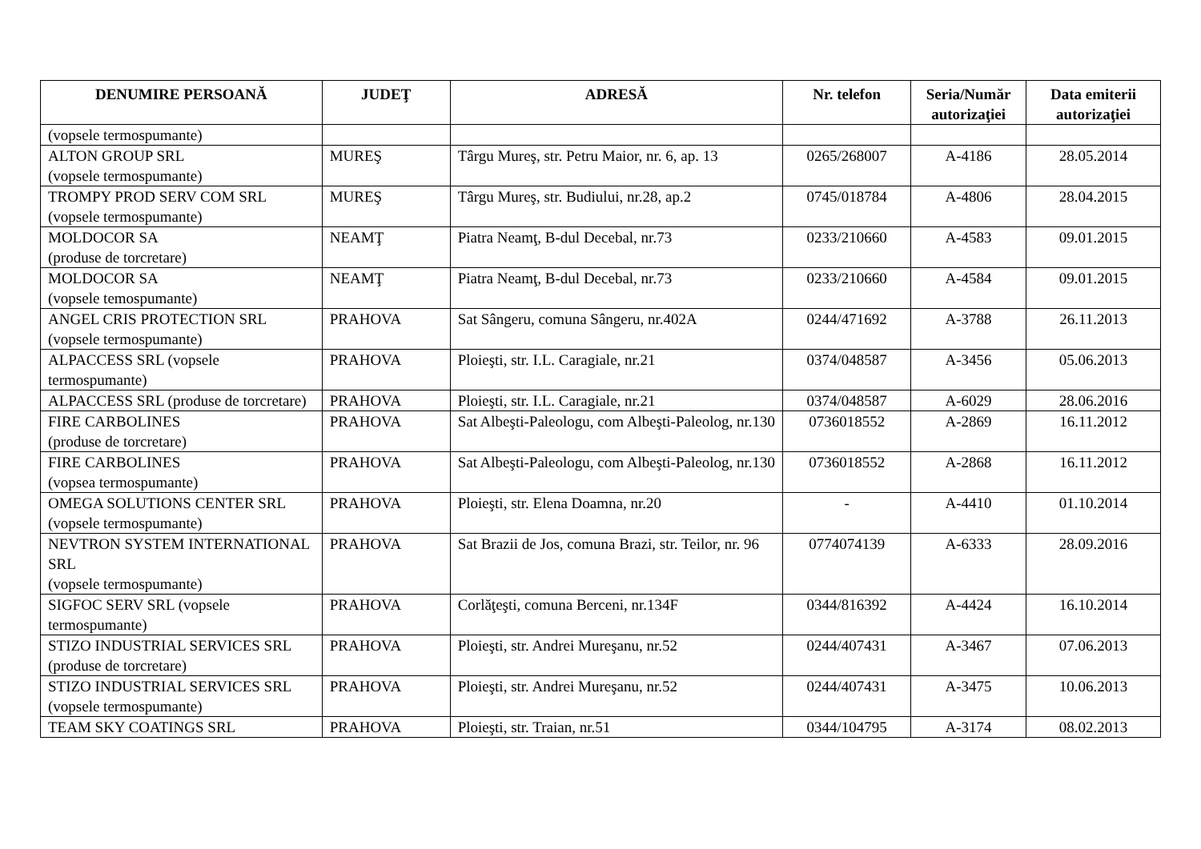| DENUMIRE PERSOANĂ | JUDEŢ | ADRESĂ | Nr. telefon | Seria/Număr autorizaţiei | Data emiterii autorizaţiei |
| --- | --- | --- | --- | --- | --- |
| (vopsele termospumante) | | | | | |
| ALTON GROUP SRL (vopsele termospumante) | MUREŞ | Târgu Mureş, str. Petru Maior, nr. 6, ap. 13 | 0265/268007 | A-4186 | 28.05.2014 |
| TROMPY PROD SERV COM SRL (vopsele termospumante) | MUREŞ | Târgu Mureş, str. Budiului, nr.28, ap.2 | 0745/018784 | A-4806 | 28.04.2015 |
| MOLDOCOR SA (produse de torcretare) | NEAMŢ | Piatra Neamţ, B-dul Decebal, nr.73 | 0233/210660 | A-4583 | 09.01.2015 |
| MOLDOCOR SA (vopsele temospumante) | NEAMŢ | Piatra Neamţ, B-dul Decebal, nr.73 | 0233/210660 | A-4584 | 09.01.2015 |
| ANGEL CRIS PROTECTION SRL (vopsele termospumante) | PRAHOVA | Sat Sângeru, comuna Sângeru, nr.402A | 0244/471692 | A-3788 | 26.11.2013 |
| ALPACCESS SRL (vopsele termospumante) | PRAHOVA | Ploieşti, str. I.L. Caragiale, nr.21 | 0374/048587 | A-3456 | 05.06.2013 |
| ALPACCESS SRL (produse de torcretare) | PRAHOVA | Ploieşti, str. I.L. Caragiale, nr.21 | 0374/048587 | A-6029 | 28.06.2016 |
| FIRE CARBOLINES (produse de torcretare) | PRAHOVA | Sat Albeşti-Paleologu, com Albeşti-Paleolog, nr.130 | 0736018552 | A-2869 | 16.11.2012 |
| FIRE CARBOLINES (vopsea termospumante) | PRAHOVA | Sat Albeşti-Paleologu, com Albeşti-Paleolog, nr.130 | 0736018552 | A-2868 | 16.11.2012 |
| OMEGA SOLUTIONS CENTER SRL (vopsele termospumante) | PRAHOVA | Ploieşti, str. Elena Doamna, nr.20 | - | A-4410 | 01.10.2014 |
| NEVTRON SYSTEM INTERNATIONAL SRL (vopsele termospumante) | PRAHOVA | Sat Brazii de Jos, comuna Brazi, str. Teilor, nr. 96 | 0774074139 | A-6333 | 28.09.2016 |
| SIGFOC SERV SRL (vopsele termospumante) | PRAHOVA | Corlăţeşti, comuna Berceni, nr.134F | 0344/816392 | A-4424 | 16.10.2014 |
| STIZO INDUSTRIAL SERVICES SRL (produse de torcretare) | PRAHOVA | Ploieşti, str. Andrei Mureşanu, nr.52 | 0244/407431 | A-3467 | 07.06.2013 |
| STIZO INDUSTRIAL SERVICES SRL (vopsele termospumante) | PRAHOVA | Ploieşti, str. Andrei Mureşanu, nr.52 | 0244/407431 | A-3475 | 10.06.2013 |
| TEAM SKY COATINGS SRL | PRAHOVA | Ploieşti, str. Traian, nr.51 | 0344/104795 | A-3174 | 08.02.2013 |